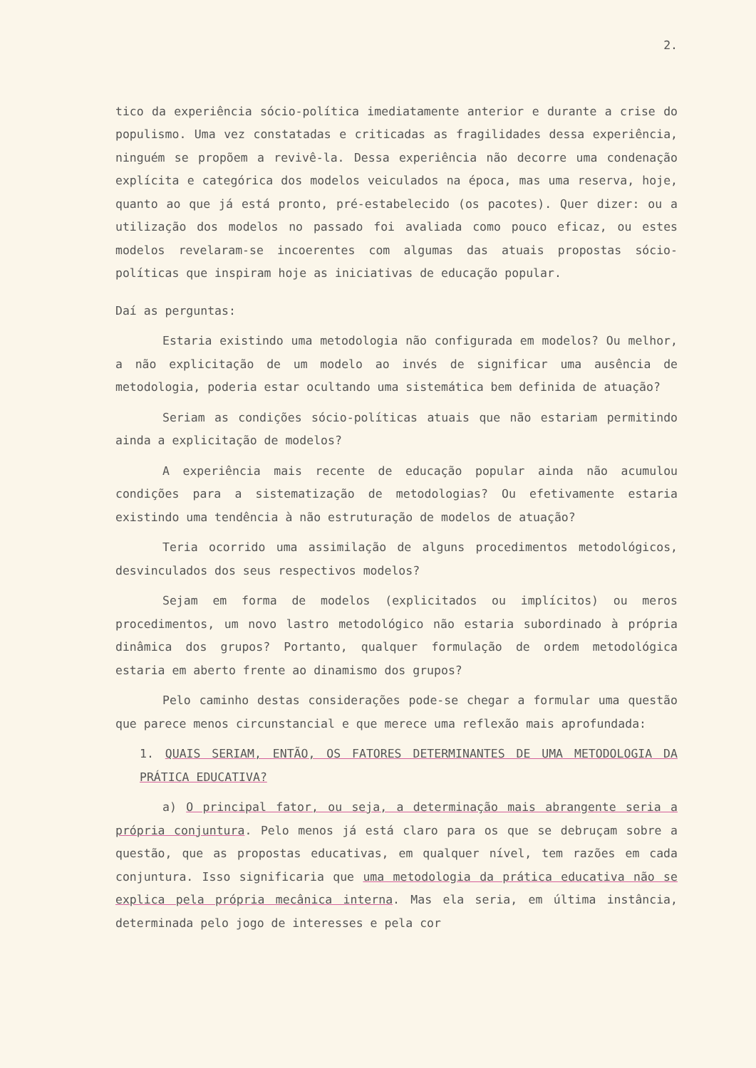2.
tico da experiência sócio-política imediatamente anterior e durante a crise do populismo. Uma vez constatadas e criticadas as fragilidades dessa experiência, ninguém se propõem a revivê-la. Dessa experiência não decorre uma condenação explícita e categórica dos modelos veiculados na época, mas uma reserva, hoje, quanto ao que já está pronto, pré-estabelecido (os pacotes). Quer dizer: ou a utilização dos modelos no passado foi avaliada como pouco eficaz, ou estes modelos revelaram-se incoerentes com algumas das atuais propostas sócio-políticas que inspiram hoje as iniciativas de educação popular.
Daí as perguntas:
Estaria existindo uma metodologia não configurada em modelos? Ou melhor, a não explicitação de um modelo ao invés de significar uma ausência de metodologia, poderia estar ocultando uma sistemática bem definida de atuação?
Seriam as condições sócio-políticas atuais que não estariam permitindo ainda a explicitação de modelos?
A experiência mais recente de educação popular ainda não acumulou condições para a sistematização de metodologias? Ou efetivamente estaria existindo uma tendência à não estruturação de modelos de atuação?
Teria ocorrido uma assimilação de alguns procedimentos metodológicos, desvinculados dos seus respectivos modelos?
Sejam em forma de modelos (explicitados ou implícitos) ou meros procedimentos, um novo lastro metodológico não estaria subordinado à própria dinâmica dos grupos? Portanto, qualquer formulação de ordem metodológica estaria em aberto frente ao dinamismo dos grupos?
Pelo caminho destas considerações pode-se chegar a formular uma questão que parece menos circunstancial e que merece uma reflexão mais aprofundada:
1. QUAIS SERIAM, ENTÃO, OS FATORES DETERMINANTES DE UMA METODOLOGIA DA PRÁTICA EDUCATIVA?
a) O principal fator, ou seja, a determinação mais abrangente seria a própria conjuntura. Pelo menos já está claro para os que se debruçam sobre a questão, que as propostas educativas, em qualquer nível, tem razões em cada conjuntura. Isso significaria que uma metodologia da prática educativa não se explica pela própria mecânica interna. Mas ela seria, em última instância, determinada pelo jogo de interesses e pela cor